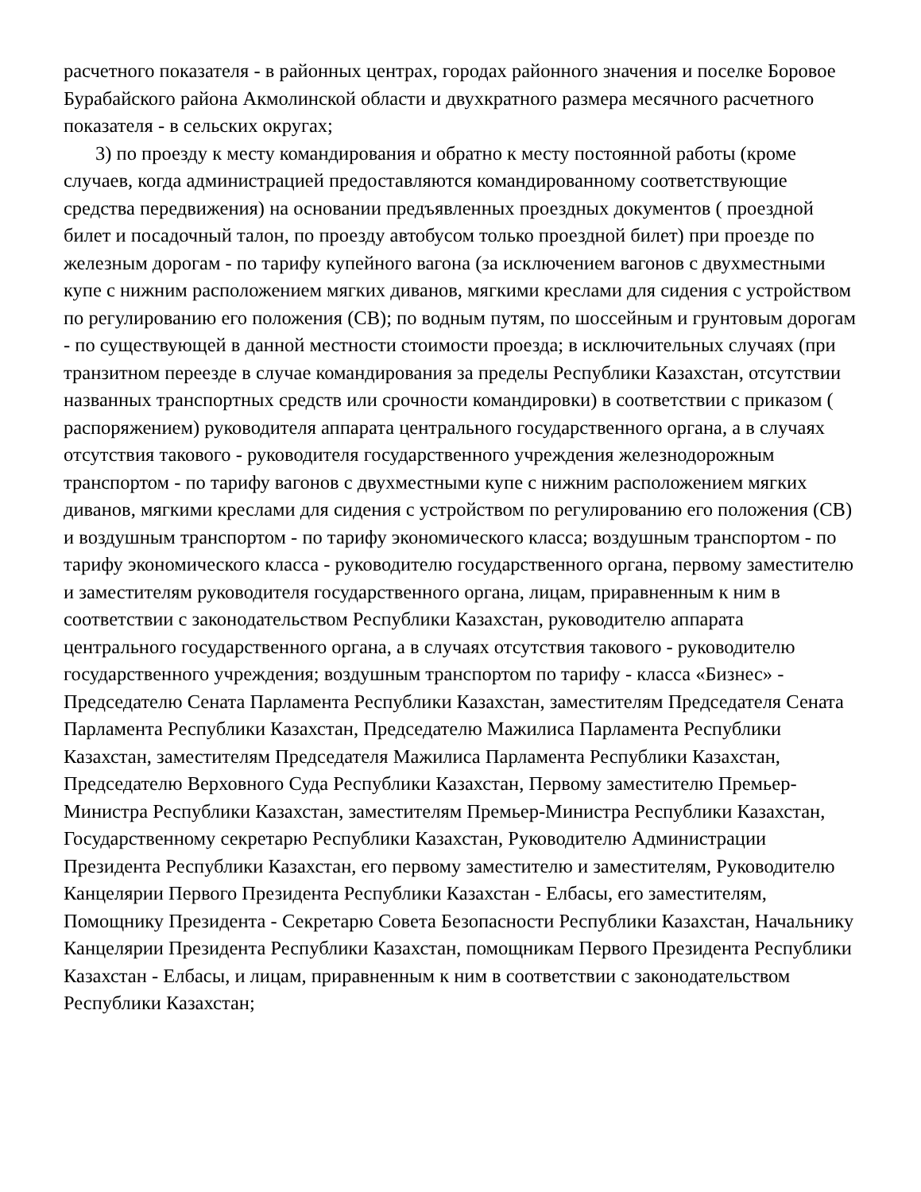расчетного показателя - в районных центрах, городах районного значения и поселке Боровое Бурабайского района Акмолинской области и двухкратного размера месячного расчетного показателя - в сельских округах;
3) по проезду к месту командирования и обратно к месту постоянной работы (кроме случаев, когда администрацией предоставляются командированному соответствующие средства передвижения) на основании предъявленных проездных документов ( проездной билет и посадочный талон, по проезду автобусом только проездной билет) при проезде по железным дорогам - по тарифу купейного вагона (за исключением вагонов с двухместными купе с нижним расположением мягких диванов, мягкими креслами для сидения с устройством по регулированию его положения (СВ); по водным путям, по шоссейным и грунтовым дорогам - по существующей в данной местности стоимости проезда; в исключительных случаях (при транзитном переезде в случае командирования за пределы Республики Казахстан, отсутствии названных транспортных средств или срочности командировки) в соответствии с приказом ( распоряжением) руководителя аппарата центрального государственного органа, а в случаях отсутствия такового - руководителя государственного учреждения железнодорожным транспортом - по тарифу вагонов с двухместными купе с нижним расположением мягких диванов, мягкими креслами для сидения с устройством по регулированию его положения (СВ) и воздушным транспортом - по тарифу экономического класса; воздушным транспортом - по тарифу экономического класса - руководителю государственного органа, первому заместителю и заместителям руководителя государственного органа, лицам, приравненным к ним в соответствии с законодательством Республики Казахстан, руководителю аппарата центрального государственного органа, а в случаях отсутствия такового - руководителю государственного учреждения; воздушным транспортом по тарифу - класса «Бизнес» - Председателю Сената Парламента Республики Казахстан, заместителям Председателя Сената Парламента Республики Казахстан, Председателю Мажилиса Парламента Республики Казахстан, заместителям Председателя Мажилиса Парламента Республики Казахстан, Председателю Верховного Суда Республики Казахстан, Первому заместителю Премьер-Министра Республики Казахстан, заместителям Премьер-Министра Республики Казахстан, Государственному секретарю Республики Казахстан, Руководителю Администрации Президента Республики Казахстан, его первому заместителю и заместителям, Руководителю Канцелярии Первого Президента Республики Казахстан - Елбасы, его заместителям, Помощнику Президента - Секретарю Совета Безопасности Республики Казахстан, Начальнику Канцелярии Президента Республики Казахстан, помощникам Первого Президента Республики Казахстан - Елбасы, и лицам, приравненным к ним в соответствии с законодательством Республики Казахстан;